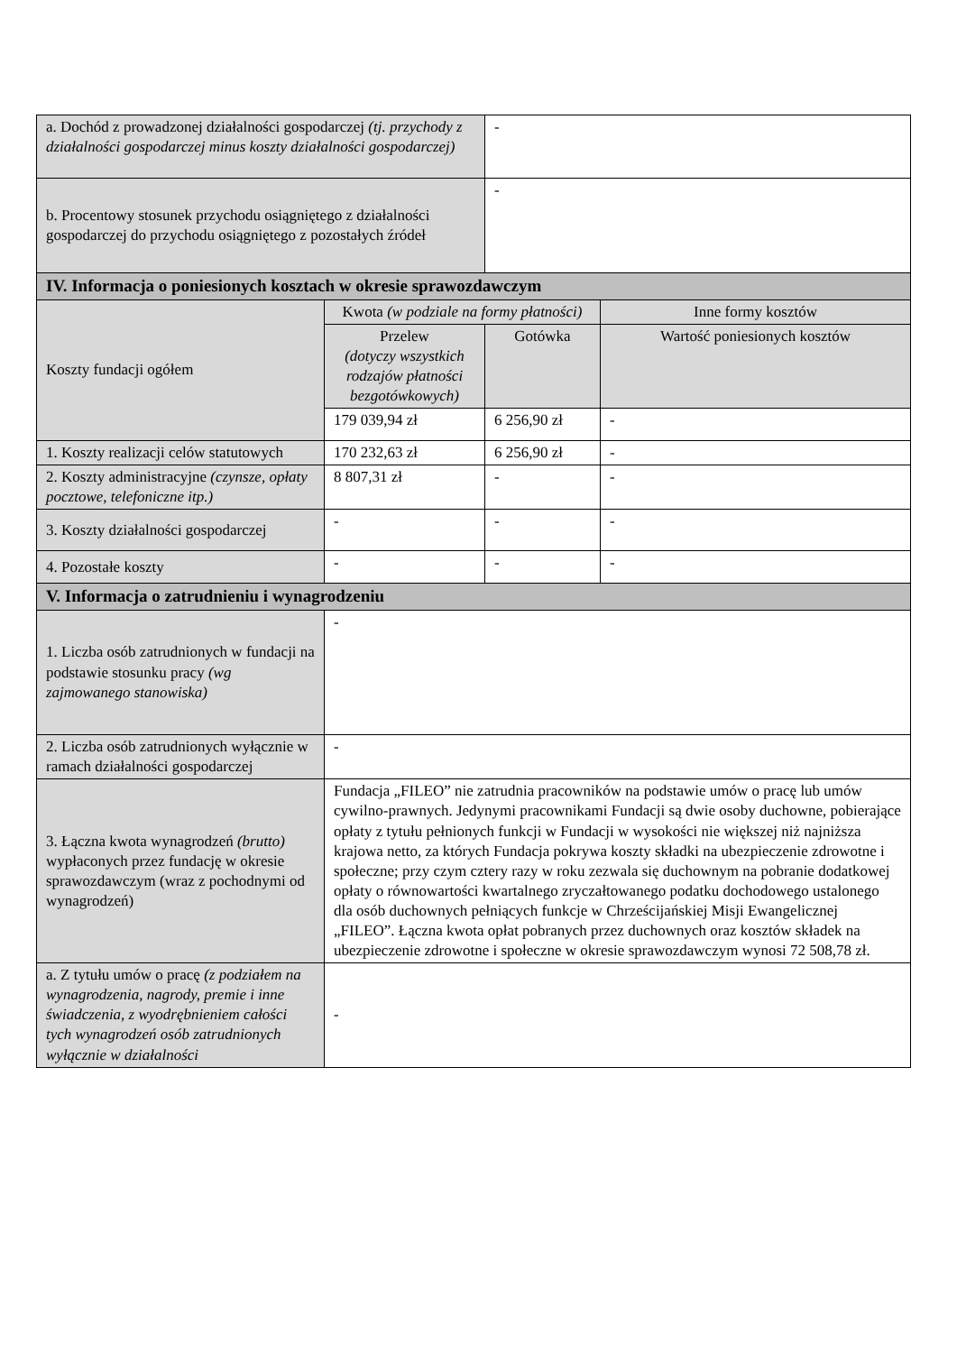| a. Dochód z prowadzonej działalności gospodarczej (tj. przychody z działalności gospodarczej minus koszty działalności gospodarczej) | | - | |
| b. Procentowy stosunek przychodu osiągniętego z działalności gospodarczej do przychodu osiągniętego z pozostałych źródeł | | - | |
| IV. Informacja o poniesionych kosztach w okresie sprawozdawczym | | | |
| Koszty fundacji ogółem | Kwota (w podziale na formy płatności) | | Inne formy kosztów |
| | Przelew (dotyczy wszystkich rodzajów płatności bezgotówkowych) | Gotówka | Wartość poniesionych kosztów |
| | 179 039,94 zł | 6 256,90 zł | - |
| 1. Koszty realizacji celów statutowych | 170 232,63 zł | 6 256,90 zł | - |
| 2. Koszty administracyjne (czynsze, opłaty pocztowe, telefoniczne itp.) | 8 807,31 zł | - | - |
| 3. Koszty działalności gospodarczej | - | - | - |
| 4. Pozostałe koszty | - | - | - |
| V. Informacja o zatrudnieniu i wynagrodzeniu | | | |
| 1. Liczba osób zatrudnionych w fundacji na podstawie stosunku pracy (wg zajmowanego stanowiska) | - | | |
| 2. Liczba osób zatrudnionych wyłącznie w ramach działalności gospodarczej | - | | |
| 3. Łączna kwota wynagrodzeń (brutto) wypłaconych przez fundację w okresie sprawozdawczym (wraz z pochodnymi od wynagrodzeń) | Fundacja „FILEO” nie zatrudnia pracowników na podstawie umów o pracę lub umów cywilno-prawnych. Jedynymi pracownikami Fundacji są dwie osoby duchowne, pobierające opłaty z tytułu pełnionych funkcji w Fundacji w wysokości nie większej niż najniższa krajowa netto, za których Fundacja pokrywa koszty składki na ubezpieczenie zdrowotne i społeczne; przy czym cztery razy w roku zezwala się duchownym na pobranie dodatkowej opłaty o równowartości kwartalnego zryczałtowanego podatku dochodowego ustalonego dla osób duchownych pełniących funkcje w Chrześcijańskiej Misji Ewangelicznej „FILEO”. Łączna kwota opłat pobranych przez duchownych oraz kosztów składek na ubezpieczenie zdrowotne i społeczne w okresie sprawozdawczym wynosi 72 508,78 zł. | | |
| a. Z tytułu umów o pracę (z podziałem na wynagrodzenia, nagrody, premie i inne świadczenia, z wyodrębnieniem całości tych wynagrodzeń osób zatrudnionych wyłącznie w działalności | - | | |